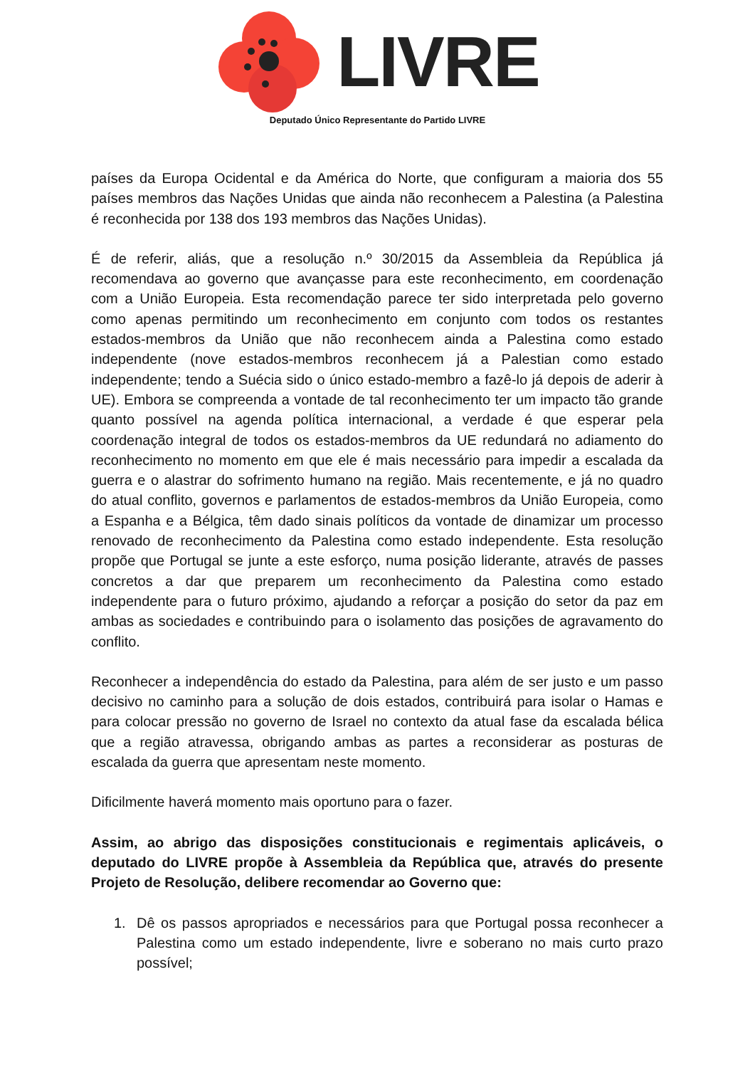LIVRE
Deputado Único Representante do Partido LIVRE
países da Europa Ocidental e da América do Norte, que configuram a maioria dos 55 países membros das Nações Unidas que ainda não reconhecem a Palestina (a Palestina é reconhecida por 138 dos 193 membros das Nações Unidas).
É de referir, aliás, que a resolução n.º 30/2015 da Assembleia da República já recomendava ao governo que avançasse para este reconhecimento, em coordenação com a União Europeia. Esta recomendação parece ter sido interpretada pelo governo como apenas permitindo um reconhecimento em conjunto com todos os restantes estados-membros da União que não reconhecem ainda a Palestina como estado independente (nove estados-membros reconhecem já a Palestian como estado independente; tendo a Suécia sido o único estado-membro a fazê-lo já depois de aderir à UE). Embora se compreenda a vontade de tal reconhecimento ter um impacto tão grande quanto possível na agenda política internacional, a verdade é que esperar pela coordenação integral de todos os estados-membros da UE redundará no adiamento do reconhecimento no momento em que ele é mais necessário para impedir a escalada da guerra e o alastrar do sofrimento humano na região. Mais recentemente, e já no quadro do atual conflito, governos e parlamentos de estados-membros da União Europeia, como a Espanha e a Bélgica, têm dado sinais políticos da vontade de dinamizar um processo renovado de reconhecimento da Palestina como estado independente. Esta resolução propõe que Portugal se junte a este esforço, numa posição liderante, através de passes concretos a dar que preparem um reconhecimento da Palestina como estado independente para o futuro próximo, ajudando a reforçar a posição do setor da paz em ambas as sociedades e contribuindo para o isolamento das posições de agravamento do conflito.
Reconhecer a independência do estado da Palestina, para além de ser justo e um passo decisivo no caminho para a solução de dois estados, contribuirá para isolar o Hamas e para colocar pressão no governo de Israel no contexto da atual fase da escalada bélica que a região atravessa, obrigando ambas as partes a reconsiderar as posturas de escalada da guerra que apresentam neste momento.
Dificilmente haverá momento mais oportuno para o fazer.
Assim, ao abrigo das disposições constitucionais e regimentais aplicáveis, o deputado do LIVRE propõe à Assembleia da República que, através do presente Projeto de Resolução, delibere recomendar ao Governo que:
1. Dê os passos apropriados e necessários para que Portugal possa reconhecer a Palestina como um estado independente, livre e soberano no mais curto prazo possível;